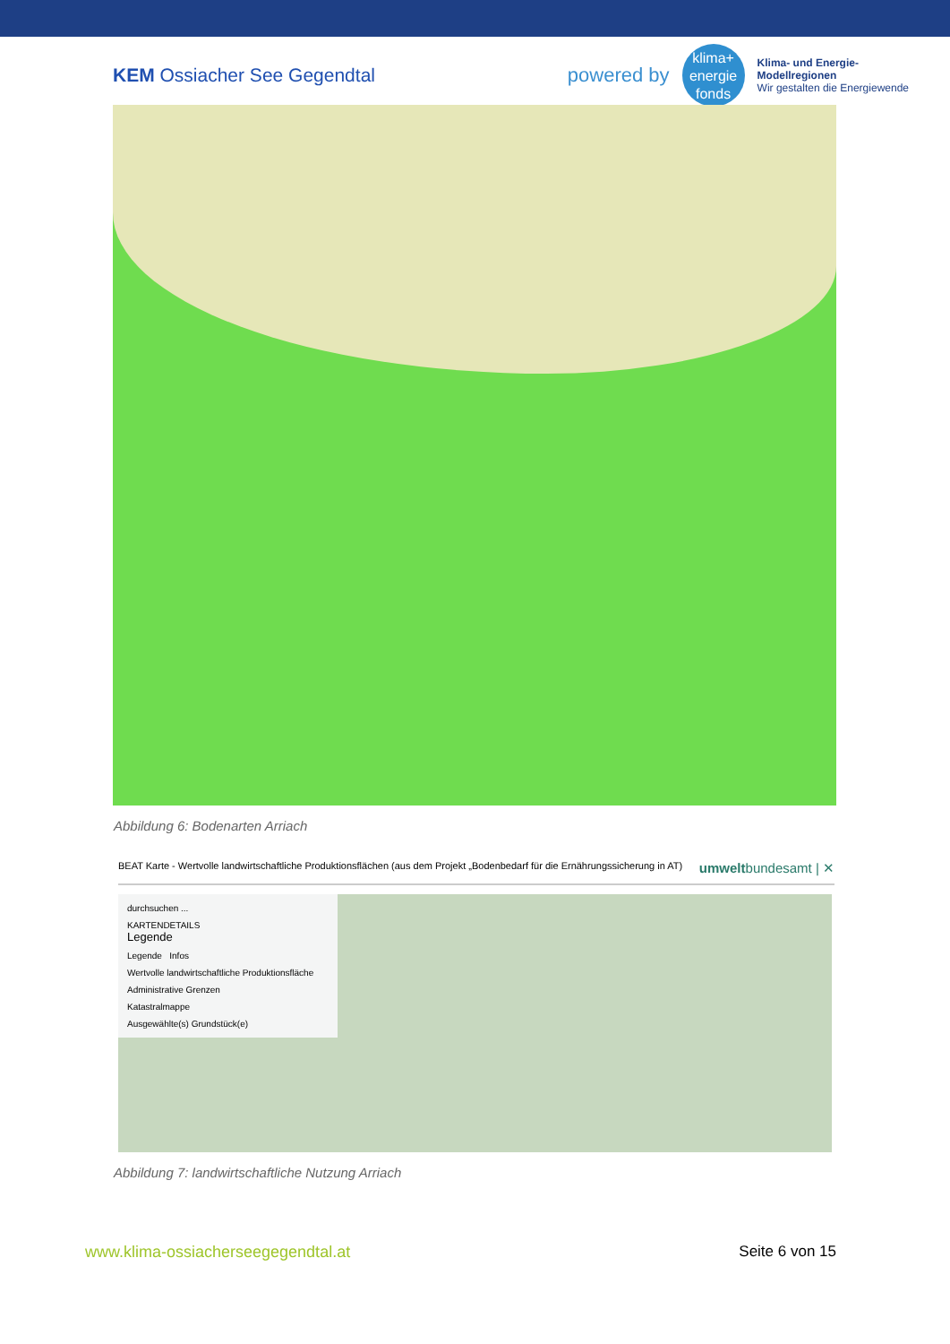KEM Ossiacher See Gegendtal
powered by
klima+
energie
fonds
Klima- und Energie-
Modellregionen
Wir gestalten die Energiewende
Abbildung 6: Bodenarten Arriach
BEAT Karte - Wertvolle landwirtschaftliche Produktionsflächen (aus dem Projekt „Bodenbedarf für die Ernährungssicherung in AT)
umweltbundesamt | ✕
durchsuchen ...
KARTENDETAILS
Legende
Legende Infos
Wertvolle landwirtschaftliche Produktionsfläche
Administrative Grenzen
Katastralmappe
Ausgewählte(s) Grundstück(e)
Abbildung 7: landwirtschaftliche Nutzung Arriach
www.klima-ossiacherseegegendtal.at
Seite 6 von 15